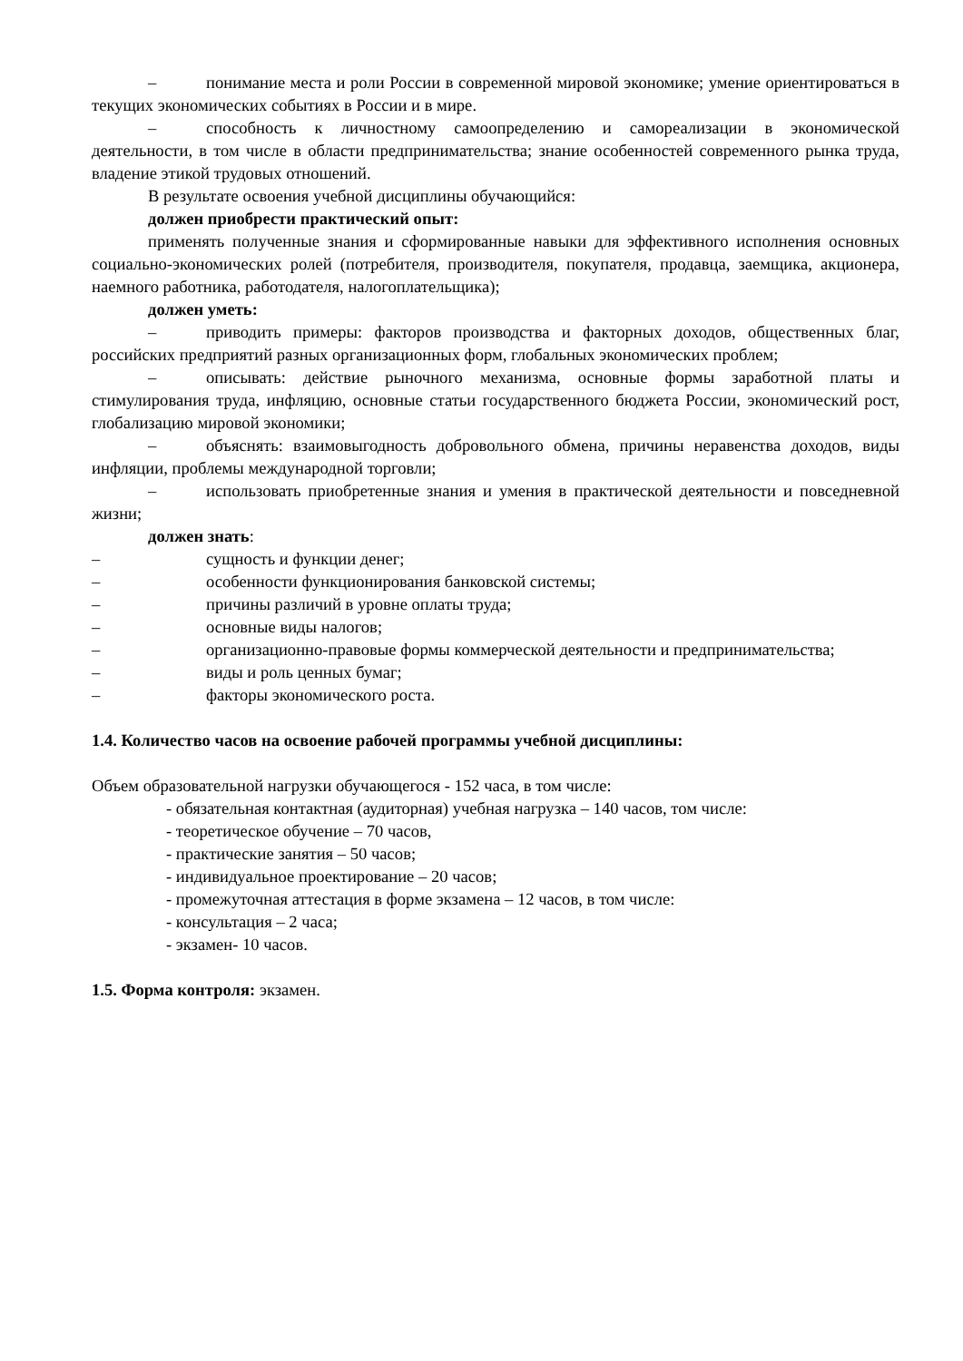– понимание места и роли России в современной мировой экономике; умение ориентироваться в текущих экономических событиях в России и в мире.
– способность к личностному самоопределению и самореализации в экономической деятельности, в том числе в области предпринимательства; знание особенностей современного рынка труда, владение этикой трудовых отношений.
В результате освоения учебной дисциплины обучающийся:
должен приобрести практический опыт:
применять полученные знания и сформированные навыки для эффективного исполнения основных социально-экономических ролей (потребителя, производителя, покупателя, продавца, заемщика, акционера, наемного работника, работодателя, налогоплательщика);
должен уметь:
– приводить примеры: факторов производства и факторных доходов, общественных благ, российских предприятий разных организационных форм, глобальных экономических проблем;
– описывать: действие рыночного механизма, основные формы заработной платы и стимулирования труда, инфляцию, основные статьи государственного бюджета России, экономический рост, глобализацию мировой экономики;
– объяснять: взаимовыгодность добровольного обмена, причины неравенства доходов, виды инфляции, проблемы международной торговли;
– использовать приобретенные знания и умения в практической деятельности и повседневной жизни;
должен знать:
– сущность и функции денег;
– особенности функционирования банковской системы;
– причины различий в уровне оплаты труда;
– основные виды налогов;
– организационно-правовые формы коммерческой деятельности и предпринимательства;
– виды и роль ценных бумаг;
– факторы экономического роста.
1.4. Количество часов на освоение рабочей программы учебной дисциплины:
Объем образовательной нагрузки обучающегося - 152 часа, в том числе:
- обязательная контактная (аудиторная) учебная нагрузка – 140 часов, том числе:
- теоретическое обучение – 70 часов,
- практические занятия – 50 часов;
- индивидуальное проектирование – 20 часов;
- промежуточная аттестация в форме экзамена – 12 часов, в том числе:
- консультация – 2 часа;
- экзамен- 10 часов.
1.5. Форма контроля: экзамен.